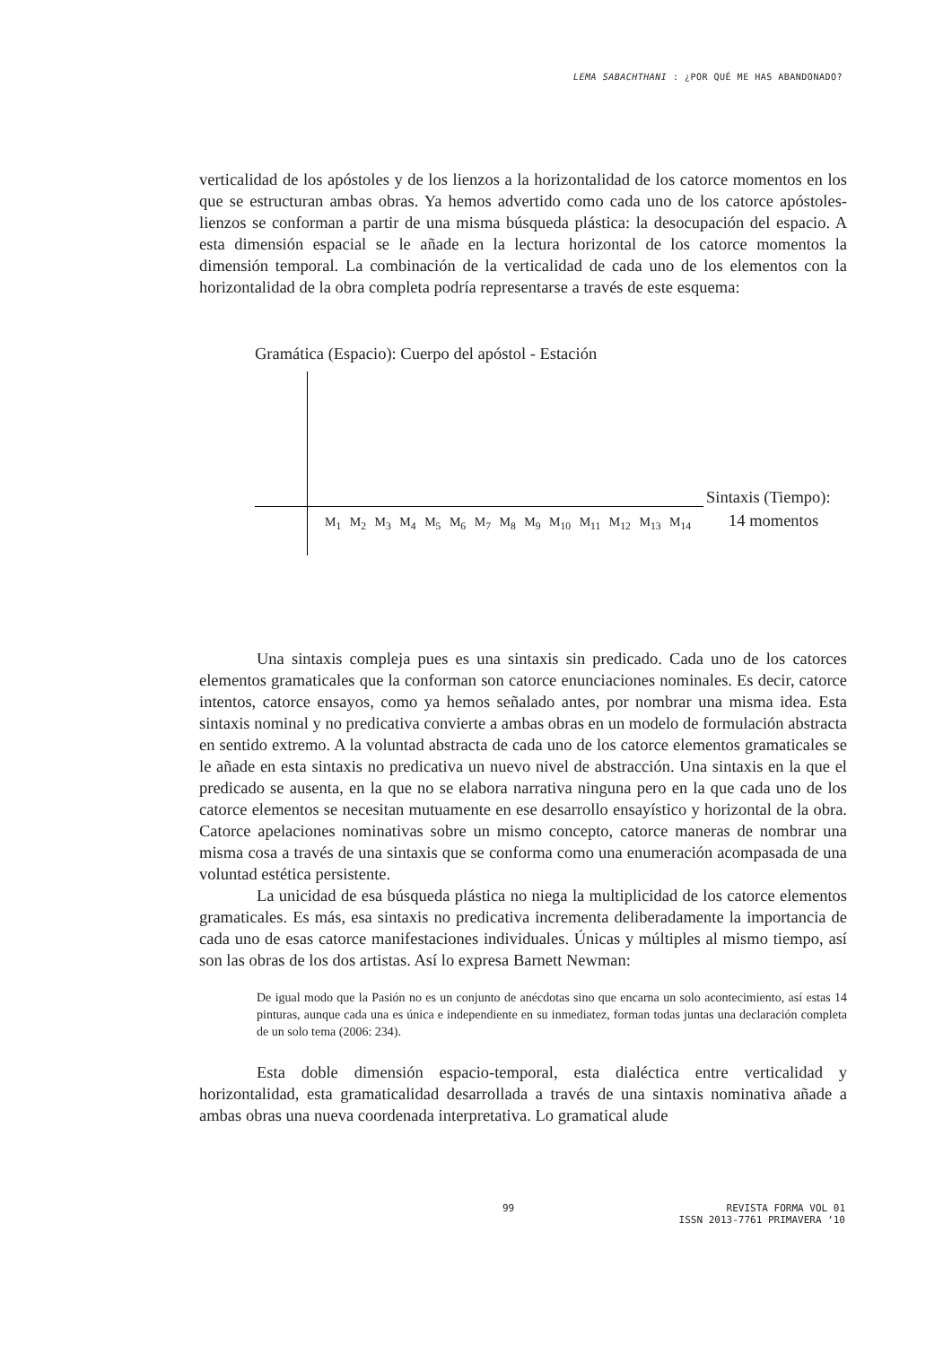LEMA SABACHTHANI : ¿POR QUÉ ME HAS ABANDONADO?
verticalidad de los apóstoles y de los lienzos a la horizontalidad de los catorce momentos en los que se estructuran ambas obras. Ya hemos advertido como cada uno de los catorce apóstoles-lienzos se conforman a partir de una misma búsqueda plástica: la desocupación del espacio. A esta dimensión espacial se le añade en la lectura horizontal de los catorce momentos la dimensión temporal. La combinación de la verticalidad de cada uno de los elementos con la horizontalidad de la obra completa podría representarse a través de este esquema:
Gramática (Espacio): Cuerpo del apóstol - Estación
Sintaxis (Tiempo):
M<sub>1</sub> M<sub>2</sub> M<sub>3</sub> M<sub>4</sub> M<sub>5</sub> M<sub>6</sub> M<sub>7</sub> M<sub>8</sub> M<sub>9</sub> M<sub>10</sub> M<sub>11</sub> M<sub>12</sub> M<sub>13</sub> M<sub>14</sub>
14 momentos
Una sintaxis compleja pues es una sintaxis sin predicado. Cada uno de los catorces elementos gramaticales que la conforman son catorce enunciaciones nominales. Es decir, catorce intentos, catorce ensayos, como ya hemos señalado antes, por nombrar una misma idea. Esta sintaxis nominal y no predicativa convierte a ambas obras en un modelo de formulación abstracta en sentido extremo. A la voluntad abstracta de cada uno de los catorce elementos gramaticales se le añade en esta sintaxis no predicativa un nuevo nivel de abstracción. Una sintaxis en la que el predicado se ausenta, en la que no se elabora narrativa ninguna pero en la que cada uno de los catorce elementos se necesitan mutuamente en ese desarrollo ensayístico y horizontal de la obra. Catorce apelaciones nominativas sobre un mismo concepto, catorce maneras de nombrar una misma cosa a través de una sintaxis que se conforma como una enumeración acompasada de una voluntad estética persistente.
La unicidad de esa búsqueda plástica no niega la multiplicidad de los catorce elementos gramaticales. Es más, esa sintaxis no predicativa incrementa deliberadamente la importancia de cada uno de esas catorce manifestaciones individuales. Únicas y múltiples al mismo tiempo, así son las obras de los dos artistas. Así lo expresa Barnett Newman:
De igual modo que la Pasión no es un conjunto de anécdotas sino que encarna un solo acontecimiento, así estas 14 pinturas, aunque cada una es única e independiente en su inmediatez, forman todas juntas una declaración completa de un solo tema (2006: 234).
Esta doble dimensión espacio-temporal, esta dialéctica entre verticalidad y horizontalidad, esta gramaticalidad desarrollada a través de una sintaxis nominativa añade a ambas obras una nueva coordenada interpretativa. Lo gramatical alude
99 REVISTA FORMA VOL 01
ISSN 2013-7761 PRIMAVERA ‘10